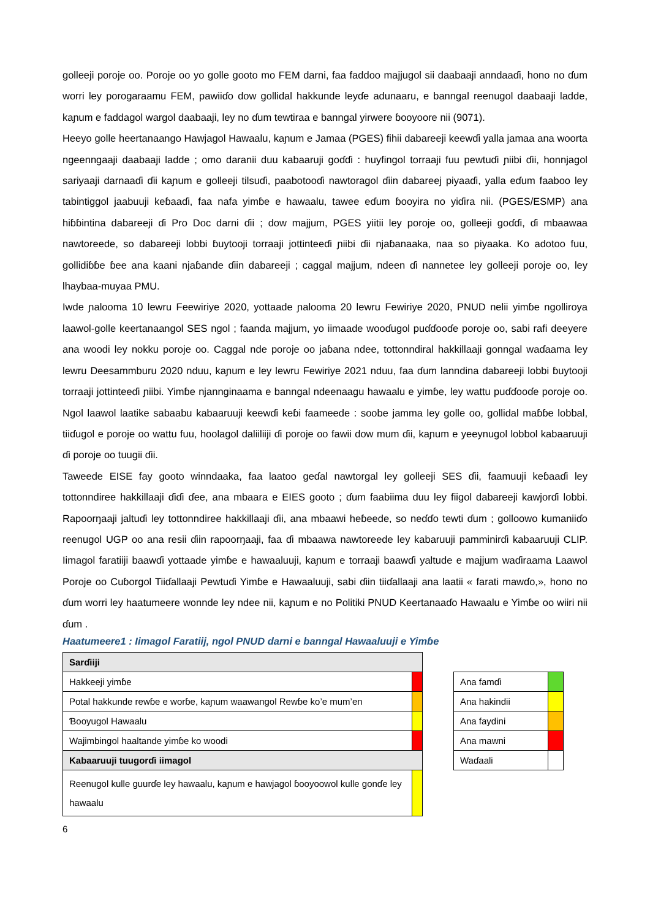golleeji poroje oo. Poroje oo yo golle gooto mo FEM darni, faa faddoo majjugol sii daabaaji anndaaɗi, hono no ɗum worri ley porogaraamu FEM, pawiiɗo dow gollidal hakkunde leyɗe adunaaru, e banngal reenugol daabaaji ladde, kaɲum e faddagol wargol daabaaji, ley no ɗum tewtiraa e banngal yirwere ɓooyoore nii (9071).
Heeyo golle heertanaango Hawjagol Hawaalu, kaɲum e Jamaa (PGES) fihii dabareeji keewɗi yalla jamaa ana woorta ngeenngaaji daabaaji ladde ; omo daranii duu kabaaruji goɗɗi : huyfingol torraaji fuu pewtuɗi ɲiibi ɗii, honnjagol sariyaaji darnaaɗi ɗii kaɲum e golleeji tilsuɗi, paabotooɗi nawtoragol ɗiin dabareej piyaaɗi, yalla eɗum faaboo ley tabintiggol jaabuuji keɓaaɗi, faa nafa yimɓe e hawaalu, tawee eɗum ɓooyira no yiɗira nii. (PGES/ESMP) ana hiɓɓintina dabareeji ɗi Pro Doc darni ɗii ; dow majjum, PGES yiitii ley poroje oo, golleeji goɗɗi, ɗi mbaawaa nawtoreede, so dabareeji lobbi ɓuytooji torraaji jottinteeɗi ɲiibi ɗii njaɓanaaka, naa so piyaaka. Ko adotoo fuu, gollidiɓɓe ɓee ana kaani njaɓande ɗiin dabareeji ; caggal majjum, ndeen ɗi nannetee ley golleeji poroje oo, ley lhaybaa-muyaa PMU.
Iwde ɲalooma 10 lewru Feewiriye 2020, yottaade ɲalooma 20 lewru Fewiriye 2020, PNUD nelii yimɓe ngolliroya laawol-golle keertanaangol SES ngol ; faanda majjum, yo iimaade wooɗugol puɗɗooɗe poroje oo, sabi rafi deeyere ana woodi ley nokku poroje oo. Caggal nde poroje oo jaɓana ndee, tottonndiral hakkillaaji gonngal waɗaama ley lewru Deesammburu 2020 nduu, kaɲum e ley lewru Fewiriye 2021 nduu, faa ɗum lanndina dabareeji lobbi ɓuytooji torraaji jottinteeɗi ɲiibi. Yimɓe njannginaama e banngal ndeenaagu hawaalu e yimɓe, ley wattu puɗɗooɗe poroje oo. Ngol laawol laatike sabaabu kabaaruuji keewɗi keɓi faameede : soobe jamma ley golle oo, gollidal maɓɓe lobbal, tiiɗugol e poroje oo wattu fuu, hoolagol daliiliiji ɗi poroje oo fawii dow mum ɗii, kaɲum e yeeynugol lobbol kabaaruuji ɗi poroje oo tuugii ɗii.
Taweede EISE fay gooto winndaaka, faa laatoo geɗal nawtorgal ley golleeji SES ɗii, faamuuji keɓaaɗi ley tottonndiree hakkillaaji ɗiɗi ɗee, ana mbaara e EIES gooto ; ɗum faabiima duu ley fiigol dabareeji kawjorɗi lobbi. Rapoorŋaaji jaltuɗi ley tottonndiree hakkillaaji ɗii, ana mbaawi heɓeede, so neɗɗo tewti ɗum ; golloowo kumaniiɗo reenugol UGP oo ana resii ɗiin rapoorŋaaji, faa ɗi mbaawa nawtoreede ley kabaruuji pamminirɗi kabaaruuji CLIP. Iimagol faratiiji baawɗi yottaade yimɓe e hawaaluuji, kaɲum e torraaji baawɗi yaltude e majjum waɗiraama Laawol Poroje oo Cuɓorgol Tiiɗallaaji Pewtuɗi Yimɓe e Hawaaluuji, sabi ɗiin tiiɗallaaji ana laatii « farati mawɗo,», hono no ɗum worri ley haatumeere wonnde ley ndee nii, kaɲum e no Politiki PNUD Keertanaaɗo Hawaalu e Yimɓe oo wiiri nii ɗum .
Haatumeere1 : Iimagol Faratiij, ngol PNUD darni e banngal Hawaaluuji e Yimɓe
| Sarɗiiji | |
| Hakkeeji yimɓe | |
| Potal hakkunde rewɓe e worɓe, kaɲum waawangol Rewɓe ko’e mum’en | |
| Ɓooyugol Hawaalu | |
| Wajimbingol haaltande yimɓe ko woodi | |
| Kabaaruuji tuugorɗi iimagol | |
| Reenugol kulle guurɗe ley hawaalu, kaɲum e hawjagol ɓooyoowol kulle gonɗe ley hawaalu | |
| Ana famɗi | |
| Ana hakindii | |
| Ana faydini | |
| Ana mawni | |
| Waɗaali | |
6